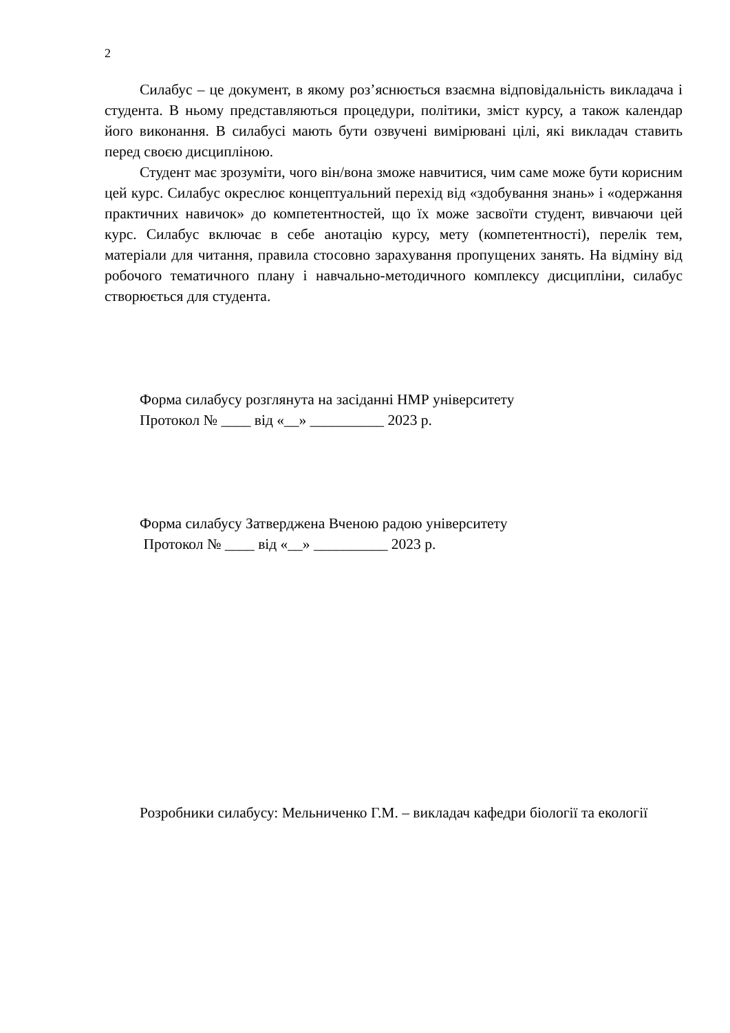2
Силабус – це документ, в якому роз’яснюється взаємна відповідальність викладача і студента. В ньому представляються процедури, політики, зміст курсу, а також календар його виконання. В силабусі мають бути озвучені вимірювані цілі, які викладач ставить перед своєю дисципліною.
Студент має зрозуміти, чого він/вона зможе навчитися, чим саме може бути корисним цей курс. Силабус окреслює концептуальний перехід від «здобування знань» і «одержання практичних навичок» до компетентностей, що їх може засвоїти студент, вивчаючи цей курс. Силабус включає в себе анотацію курсу, мету (компетентності), перелік тем, матеріали для читання, правила стосовно зарахування пропущених занять. На відміну від робочого тематичного плану і навчально-методичного комплексу дисципліни, силабус створюється для студента.
Форма силабусу розглянута на засіданні НМР університету
Протокол № ____ від «__» __________ 2023 р.
Форма силабусу Затверджена Вченою радою університету
Протокол № ____ від «__» __________ 2023 р.
Розробники силабусу: Мельниченко Г.М. – викладач кафедри біології та екології